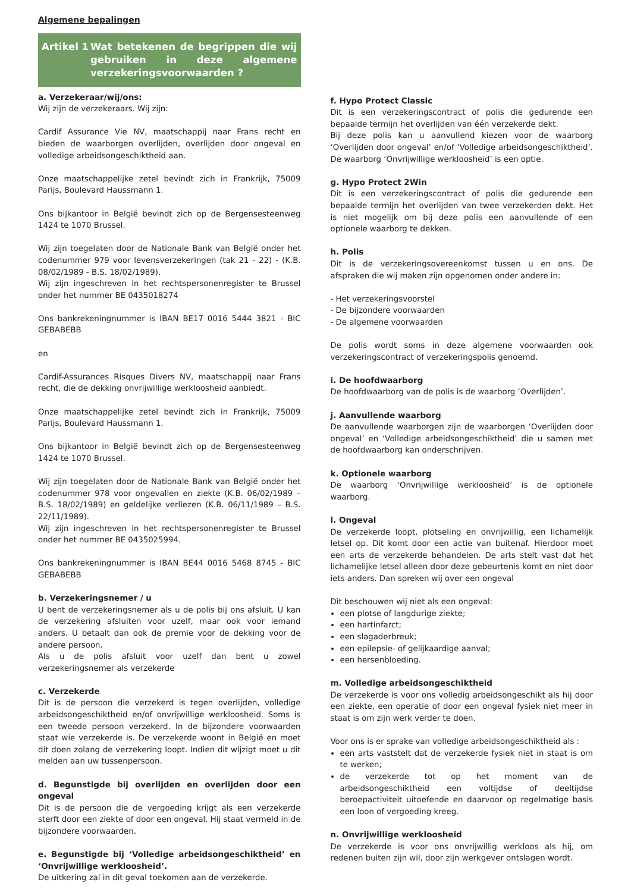Algemene bepalingen
Artikel 1 Wat betekenen de begrippen die wij gebruiken in deze algemene verzekeringsvoorwaarden ?
a. Verzekeraar/wij/ons:
Wij zijn de verzekeraars. Wij zijn:
Cardif Assurance Vie NV, maatschappij naar Frans recht en bieden de waarborgen overlijden, overlijden door ongeval en volledige arbeidsongeschiktheid aan.
Onze maatschappelijke zetel bevindt zich in Frankrijk, 75009 Parijs, Boulevard Haussmann 1.
Ons bijkantoor in België bevindt zich op de Bergensesteenweg 1424 te 1070 Brussel.
Wij zijn toegelaten door de Nationale Bank van België onder het codenummer 979 voor levensverzekeringen (tak 21 - 22) - (K.B. 08/02/1989 - B.S. 18/02/1989).
Wij zijn ingeschreven in het rechtspersonenregister te Brussel onder het nummer BE 0435018274
Ons bankrekeningnummer is IBAN BE17 0016 5444 3821 - BIC GEBABEBB
en
Cardif-Assurances Risques Divers NV, maatschappij naar Frans recht, die de dekking onvrijwillige werkloosheid aanbiedt.
Onze maatschappelijke zetel bevindt zich in Frankrijk, 75009 Parijs, Boulevard Haussmann 1.
Ons bijkantoor in België bevindt zich op de Bergensesteenweg 1424 te 1070 Brussel.
Wij zijn toegelaten door de Nationale Bank van België onder het codenummer 978 voor ongevallen en ziekte (K.B. 06/02/1989 – B.S. 18/02/1989) en geldelijke verliezen (K.B. 06/11/1989 – B.S. 22/11/1989).
Wij zijn ingeschreven in het rechtspersonenregister te Brussel onder het nummer BE 0435025994.
Ons bankrekeningnummer is IBAN BE44 0016 5468 8745 - BIC GEBABEBB
b. Verzekeringsnemer / u
U bent de verzekeringsnemer als u de polis bij ons afsluit. U kan de verzekering afsluiten voor uzelf, maar ook voor iemand anders. U betaalt dan ook de premie voor de dekking voor de andere persoon.
Als u de polis afsluit voor uzelf dan bent u zowel verzekeringsnemer als verzekerde
c. Verzekerde
Dit is de persoon die verzekerd is tegen overlijden, volledige arbeidsongeschiktheid en/of onvrijwillige werkloosheid. Soms is een tweede persoon verzekerd. In de bijzondere voorwaarden staat wie verzekerde is. De verzekerde woont in België en moet dit doen zolang de verzekering loopt. Indien dit wijzigt moet u dit melden aan uw tussenpersoon.
d. Begunstigde bij overlijden en overlijden door een ongeval
Dit is de persoon die de vergoeding krijgt als een verzekerde sterft door een ziekte of door een ongeval. Hij staat vermeld in de bijzondere voorwaarden.
e. Begunstigde bij ‘Volledige arbeidsongeschiktheid’ en ‘Onvrijwillige werkloosheid’.
De uitkering zal in dit geval toekomen aan de verzekerde.
f. Hypo Protect Classic
Dit is een verzekeringscontract of polis die gedurende een bepaalde termijn het overlijden van één verzekerde dekt.
Bij deze polis kan u aanvullend kiezen voor de waarborg ‘Overlijden door ongeval’ en/of ‘Volledige arbeidsongeschiktheid’. De waarborg ‘Onvrijwillige werkloosheid’ is een optie.
g. Hypo Protect 2Win
Dit is een verzekeringscontract of polis die gedurende een bepaalde termijn het overlijden van twee verzekerden dekt. Het is niet mogelijk om bij deze polis een aanvullende of een optionele waarborg te dekken.
h. Polis
Dit is de verzekeringsovereenkomst tussen u en ons. De afspraken die wij maken zijn opgenomen onder andere in:
- Het verzekeringsvoorstel
- De bijzondere voorwaarden
- De algemene voorwaarden
De polis wordt soms in deze algemene voorwaarden ook verzekeringscontract of verzekeringspolis genoemd.
i. De hoofdwaarborg
De hoofdwaarborg van de polis is de waarborg ‘Overlijden’.
j. Aanvullende waarborg
De aanvullende waarborgen zijn de waarborgen ‘Overlijden door ongeval’ en ‘Volledige arbeidsongeschiktheid’ die u samen met de hoofdwaarborg kan onderschrijven.
k. Optionele waarborg
De waarborg ‘Onvrijwillige werkloosheid’ is de optionele waarborg.
l. Ongeval
De verzekerde loopt, plotseling en onvrijwillig, een lichamelijk letsel op. Dit komt door een actie van buitenaf. Hierdoor moet een arts de verzekerde behandelen. De arts stelt vast dat het lichamelijke letsel alleen door deze gebeurtenis komt en niet door iets anders. Dan spreken wij over een ongeval
Dit beschouwen wij niet als een ongeval:
een plotse of langdurige ziekte;
een hartinfarct;
een slagaderbreuk;
een epilepsie- of gelijkaardige aanval;
een hersenbloeding.
m. Volledige arbeidsongeschiktheid
De verzekerde is voor ons volledig arbeidsongeschikt als hij door een ziekte, een operatie of door een ongeval fysiek niet meer in staat is om zijn werk verder te doen.
Voor ons is er sprake van volledige arbeidsongeschiktheid als :
een arts vaststelt dat de verzekerde fysiek niet in staat is om te werken;
de verzekerde tot op het moment van de arbeidsongeschiktheid een voltijdse of deeltijdse beroepactiviteit uitoefende en daarvoor op regelmatige basis een loon of vergoeding kreeg.
n. Onvrijwillige werkloosheid
De verzekerde is voor ons onvrijwillig werkloos als hij, om redenen buiten zijn wil, door zijn werkgever ontslagen wordt.